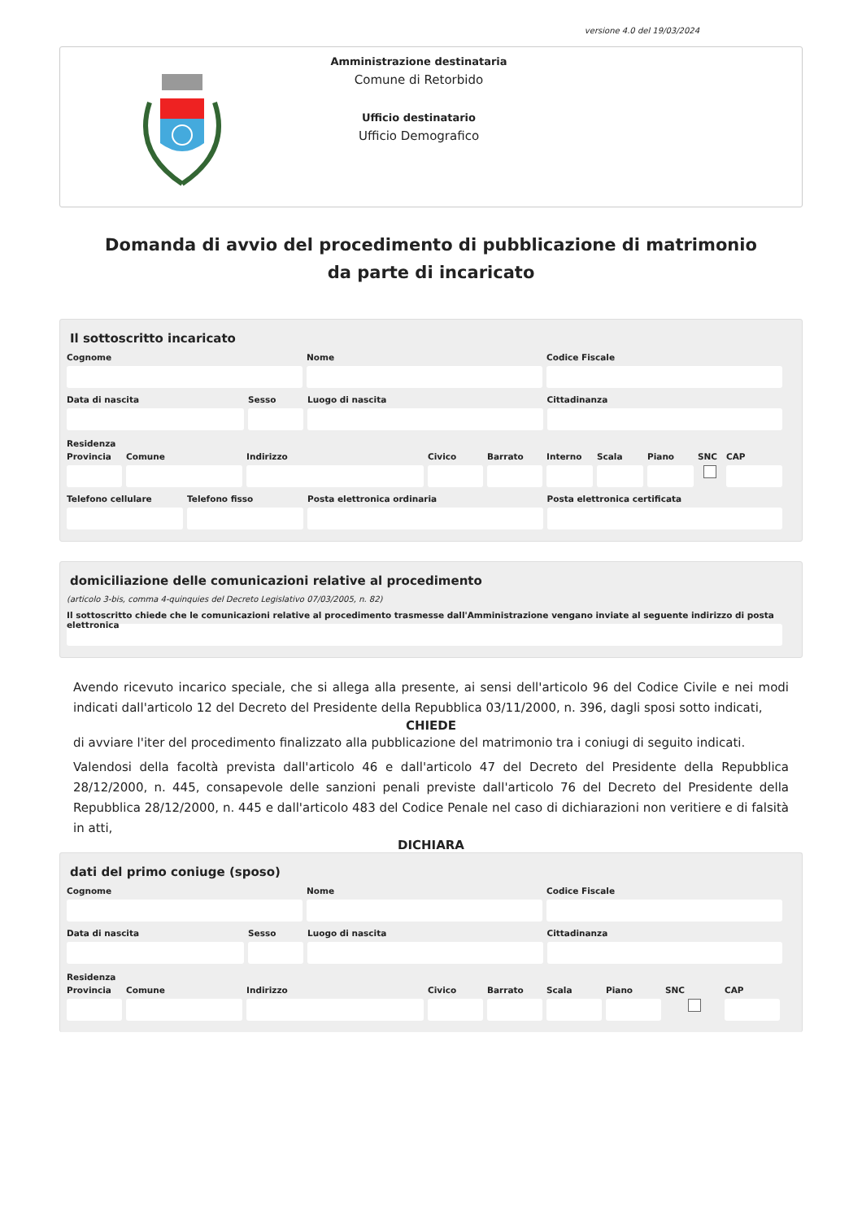versione 4.0 del 19/03/2024
Amministrazione destinataria
Comune di Retorbido
Ufficio destinatario
Ufficio Demografico
Domanda di avvio del procedimento di pubblicazione di matrimonio da parte di incaricato
Il sottoscritto incaricato
Cognome Nome Codice Fiscale
Data di nascita Sesso Luogo di nascita Cittadinanza
Residenza
Provincia
Comune Indirizzo Civico Barrato Interno
Scala Piano SNC CAP
Telefono cellulare
Telefono fisso Posta elettronica ordinaria Posta elettronica certificata
domiciliazione delle comunicazioni relative al procedimento
(articolo 3-bis, comma 4-quinquies del Decreto Legislativo 07/03/2005, n. 82)
Il sottoscritto chiede che le comunicazioni relative al procedimento trasmesse dall'Amministrazione vengano inviate al seguente indirizzo di posta elettronica
Avendo ricevuto incarico speciale, che si allega alla presente, ai sensi dell'articolo 96 del Codice Civile e nei modi indicati dall'articolo 12 del Decreto del Presidente della Repubblica 03/11/2000, n. 396, dagli sposi sotto indicati,
CHIEDE
di avviare l'iter del procedimento finalizzato alla pubblicazione del matrimonio tra i coniugi di seguito indicati.
Valendosi della facoltà prevista dall'articolo 46 e dall'articolo 47 del Decreto del Presidente della Repubblica 28/12/2000, n. 445, consapevole delle sanzioni penali previste dall'articolo 76 del Decreto del Presidente della Repubblica 28/12/2000, n. 445 e dall'articolo 483 del Codice Penale nel caso di dichiarazioni non veritiere e di falsità in atti,
DICHIARA
dati del primo coniuge (sposo)
Cognome Nome Codice Fiscale
Data di nascita Sesso Luogo di nascita Cittadinanza
Residenza
Provincia
Comune Indirizzo Civico Barrato Scala Piano SNC CAP